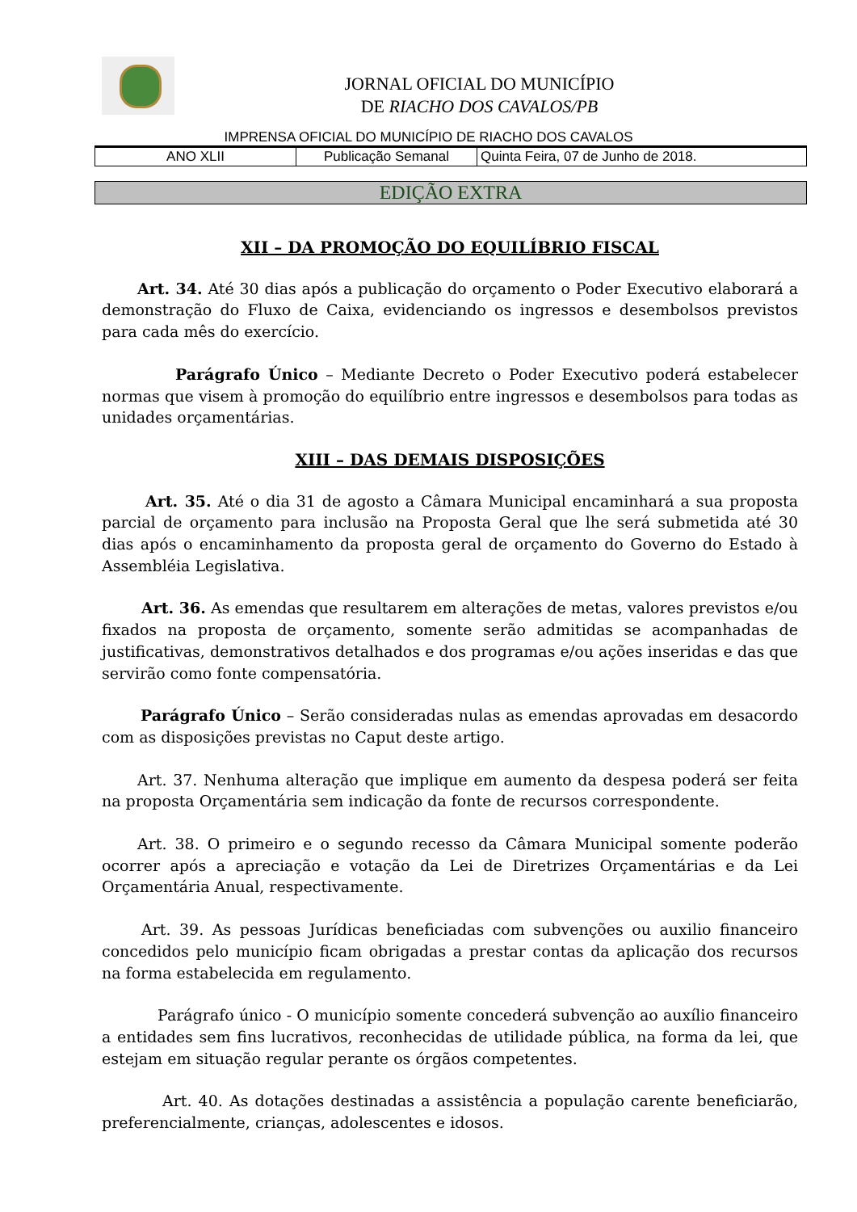JORNAL OFICIAL DO MUNICÍPIO
DE RIACHO DOS CAVALOS/PB
IMPRENSA OFICIAL DO MUNICÍPIO DE RIACHO DOS CAVALOS
| ANO XLII | Publicação Semanal | Quinta Feira, 07 de Junho de 2018. |
EDIÇÃO EXTRA
XII – DA PROMOÇÃO DO EQUILÍBRIO FISCAL
Art. 34. Até 30 dias após a publicação do orçamento o Poder Executivo elaborará a demonstração do Fluxo de Caixa, evidenciando os ingressos e desembolsos previstos para cada mês do exercício.
Parágrafo Único – Mediante Decreto o Poder Executivo poderá estabelecer normas que visem à promoção do equilíbrio entre ingressos e desembolsos para todas as unidades orçamentárias.
XIII – DAS DEMAIS DISPOSIÇÕES
Art. 35. Até o dia 31 de agosto a Câmara Municipal encaminhará a sua proposta parcial de orçamento para inclusão na Proposta Geral que lhe será submetida até 30 dias após o encaminhamento da proposta geral de orçamento do Governo do Estado à Assembléia Legislativa.
Art. 36. As emendas que resultarem em alterações de metas, valores previstos e/ou fixados na proposta de orçamento, somente serão admitidas se acompanhadas de justificativas, demonstrativos detalhados e dos programas e/ou ações inseridas e das que servirão como fonte compensatória.
Parágrafo Único – Serão consideradas nulas as emendas aprovadas em desacordo com as disposições previstas no Caput deste artigo.
Art. 37. Nenhuma alteração que implique em aumento da despesa poderá ser feita na proposta Orçamentária sem indicação da fonte de recursos correspondente.
Art. 38. O primeiro e o segundo recesso da Câmara Municipal somente poderão ocorrer após a apreciação e votação da Lei de Diretrizes Orçamentárias e da Lei Orçamentária Anual, respectivamente.
Art. 39. As pessoas Jurídicas beneficiadas com subvenções ou auxilio financeiro concedidos pelo município ficam obrigadas a prestar contas da aplicação dos recursos na forma estabelecida em regulamento.
Parágrafo único - O município somente concederá subvenção ao auxílio financeiro a entidades sem fins lucrativos, reconhecidas de utilidade pública, na forma da lei, que estejam em situação regular perante os órgãos competentes.
Art. 40. As dotações destinadas a assistência a população carente beneficiarão, preferencialmente, crianças, adolescentes e idosos.